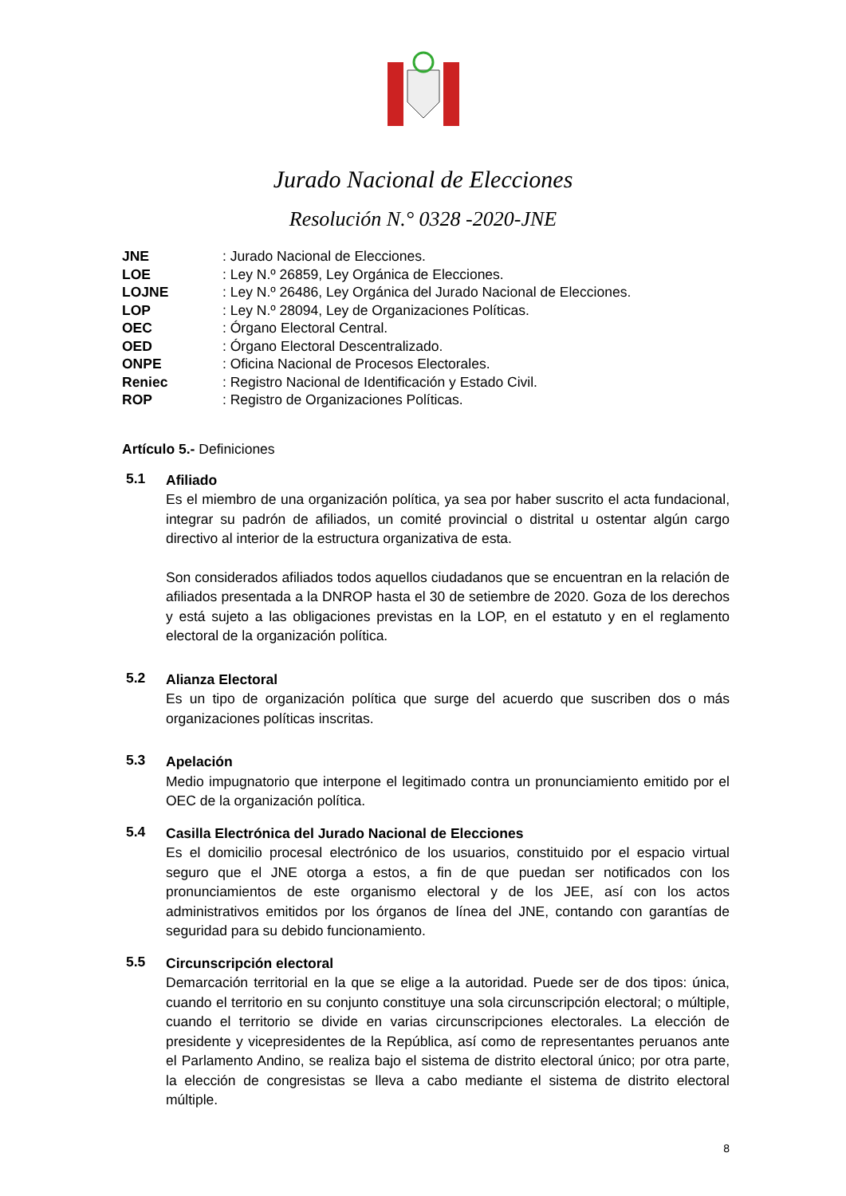Jurado Nacional de Elecciones
Resolución N.° 0328 -2020-JNE
JNE: Jurado Nacional de Elecciones.
LOE: Ley N.º 26859, Ley Orgánica de Elecciones.
LOJNE: Ley N.º 26486, Ley Orgánica del Jurado Nacional de Elecciones.
LOP: Ley N.º 28094, Ley de Organizaciones Políticas.
OEC: Órgano Electoral Central.
OED: Órgano Electoral Descentralizado.
ONPE: Oficina Nacional de Procesos Electorales.
Reniec: Registro Nacional de Identificación y Estado Civil.
ROP: Registro de Organizaciones Políticas.
Artículo 5.- Definiciones
5.1
Afiliado
Es el miembro de una organización política, ya sea por haber suscrito el acta fundacional, integrar su padrón de afiliados, un comité provincial o distrital u ostentar algún cargo directivo al interior de la estructura organizativa de esta.
Son considerados afiliados todos aquellos ciudadanos que se encuentran en la relación de afiliados presentada a la DNROP hasta el 30 de setiembre de 2020. Goza de los derechos y está sujeto a las obligaciones previstas en la LOP, en el estatuto y en el reglamento electoral de la organización política.
5.2
Alianza Electoral
Es un tipo de organización política que surge del acuerdo que suscriben dos o más organizaciones políticas inscritas.
5.3
Apelación
Medio impugnatorio que interpone el legitimado contra un pronunciamiento emitido por el OEC de la organización política.
5.4
Casilla Electrónica del Jurado Nacional de Elecciones
Es el domicilio procesal electrónico de los usuarios, constituido por el espacio virtual seguro que el JNE otorga a estos, a fin de que puedan ser notificados con los pronunciamientos de este organismo electoral y de los JEE, así con los actos administrativos emitidos por los órganos de línea del JNE, contando con garantías de seguridad para su debido funcionamiento.
5.5
Circunscripción electoral
Demarcación territorial en la que se elige a la autoridad. Puede ser de dos tipos: única, cuando el territorio en su conjunto constituye una sola circunscripción electoral; o múltiple, cuando el territorio se divide en varias circunscripciones electorales. La elección de presidente y vicepresidentes de la República, así como de representantes peruanos ante el Parlamento Andino, se realiza bajo el sistema de distrito electoral único; por otra parte, la elección de congresistas se lleva a cabo mediante el sistema de distrito electoral múltiple.
8